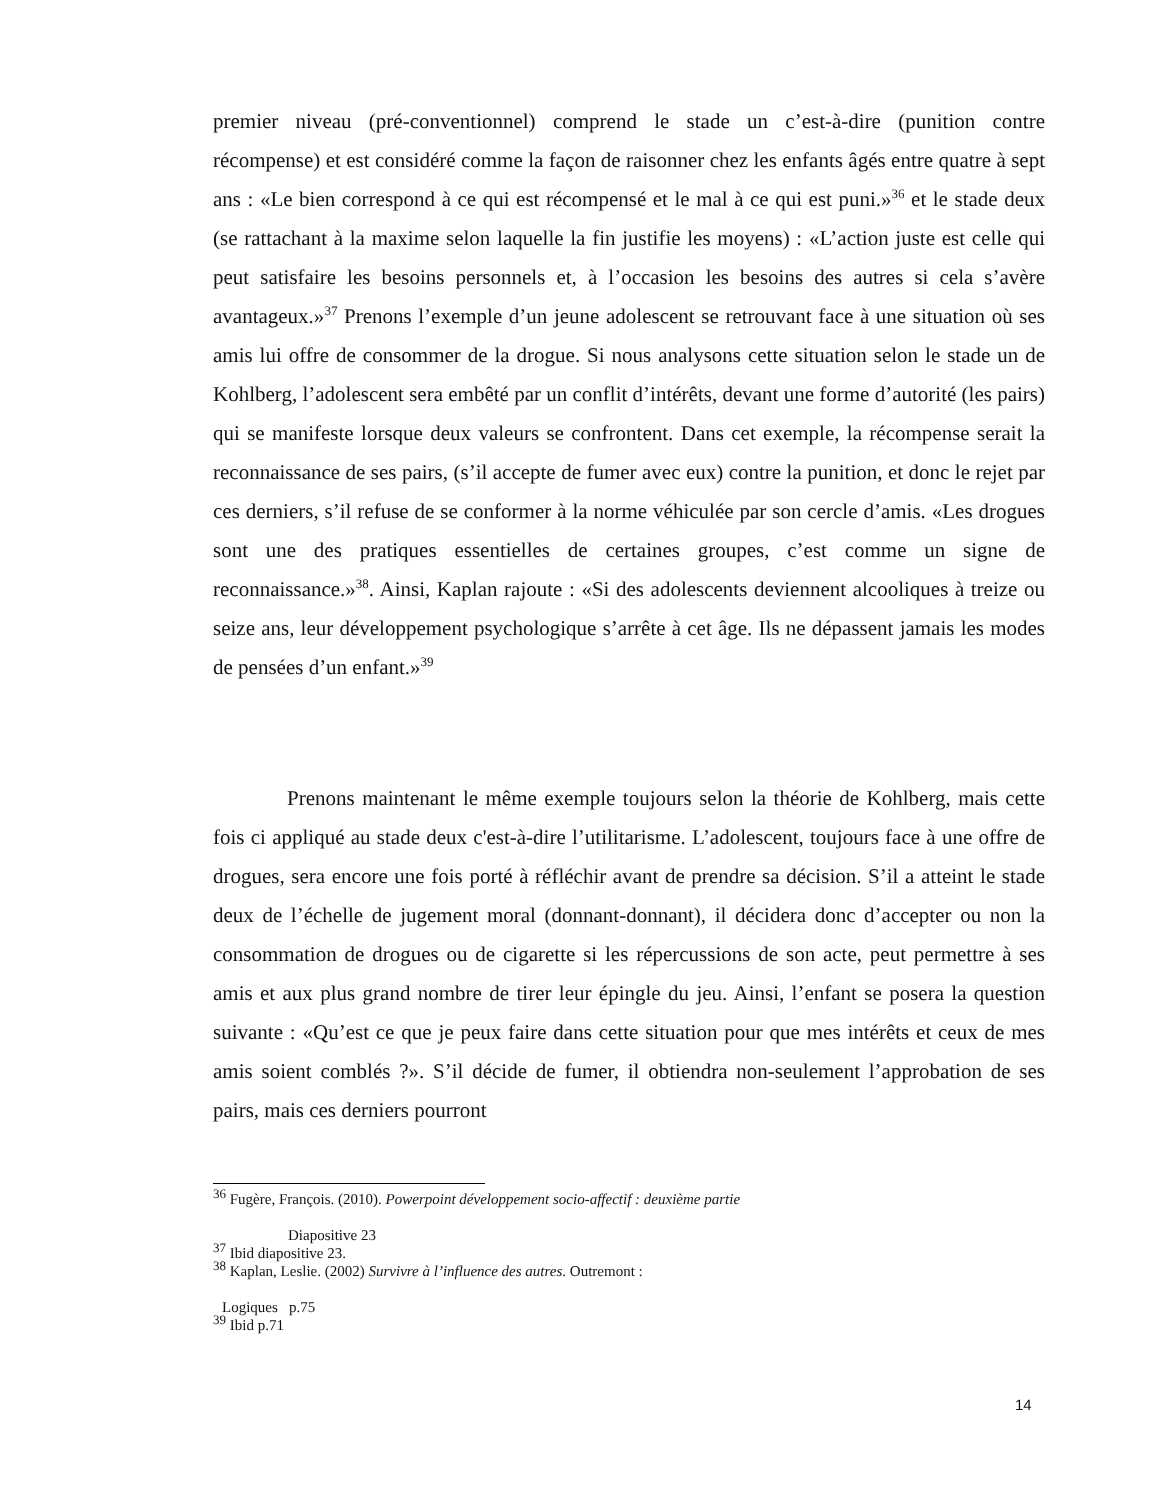premier niveau (pré-conventionnel) comprend le stade un c’est-à-dire (punition contre récompense) et est considéré comme la façon de raisonner chez les enfants âgés entre quatre à sept ans : «Le bien correspond à ce qui est récompensé et le mal à ce qui est puni.»<sup>36</sup> et le stade deux (se rattachant à la maxime selon laquelle la fin justifie les moyens) : «L’action juste est celle qui peut satisfaire les besoins personnels et, à l’occasion les besoins des autres si cela s’avère avantageux.»<sup>37</sup> Prenons l’exemple d’un jeune adolescent se retrouvant face à une situation où ses amis lui offre de consommer de la drogue. Si nous analysons cette situation selon le stade un de Kohlberg, l’adolescent sera embêté par un conflit d’intérêts, devant une forme d’autorité (les pairs) qui se manifeste lorsque deux valeurs se confrontent. Dans cet exemple, la récompense serait la reconnaissance de ses pairs, (s’il accepte de fumer avec eux) contre la punition, et donc le rejet par ces derniers, s’il refuse de se conformer à la norme véhiculée par son cercle d’amis. «Les drogues sont une des pratiques essentielles de certaines groupes, c’est comme un signe de reconnaissance.»<sup>38</sup>. Ainsi, Kaplan rajoute : «Si des adolescents deviennent alcooliques à treize ou seize ans, leur développement psychologique s’arrête à cet âge. Ils ne dépassent jamais les modes de pensées d’un enfant.»<sup>39</sup>
Prenons maintenant le même exemple toujours selon la théorie de Kohlberg, mais cette fois ci appliqué au stade deux c'est-à-dire l’utilitarisme. L’adolescent, toujours face à une offre de drogues, sera encore une fois porté à réfléchir avant de prendre sa décision. S’il a atteint le stade deux de l’échelle de jugement moral (donnant-donnant), il décidera donc d’accepter ou non la consommation de drogues ou de cigarette si les répercussions de son acte, peut permettre à ses amis et aux plus grand nombre de tirer leur épingle du jeu. Ainsi, l’enfant se posera la question suivante : «Qu’est ce que je peux faire dans cette situation pour que mes intérêts et ceux de mes amis soient comblés ?». S’il décide de fumer, il obtiendra non-seulement l’approbation de ses pairs, mais ces derniers pourront
<sup>36</sup> Fugère, François. (2010). Powerpoint développement socio-affectif : deuxième partie
Diapositive 23
<sup>37</sup> Ibid diapositive 23.
<sup>38</sup> Kaplan, Leslie. (2002) Survivre à l’influence des autres. Outremont :
Logiques p.75
<sup>39</sup> Ibid p.71
14